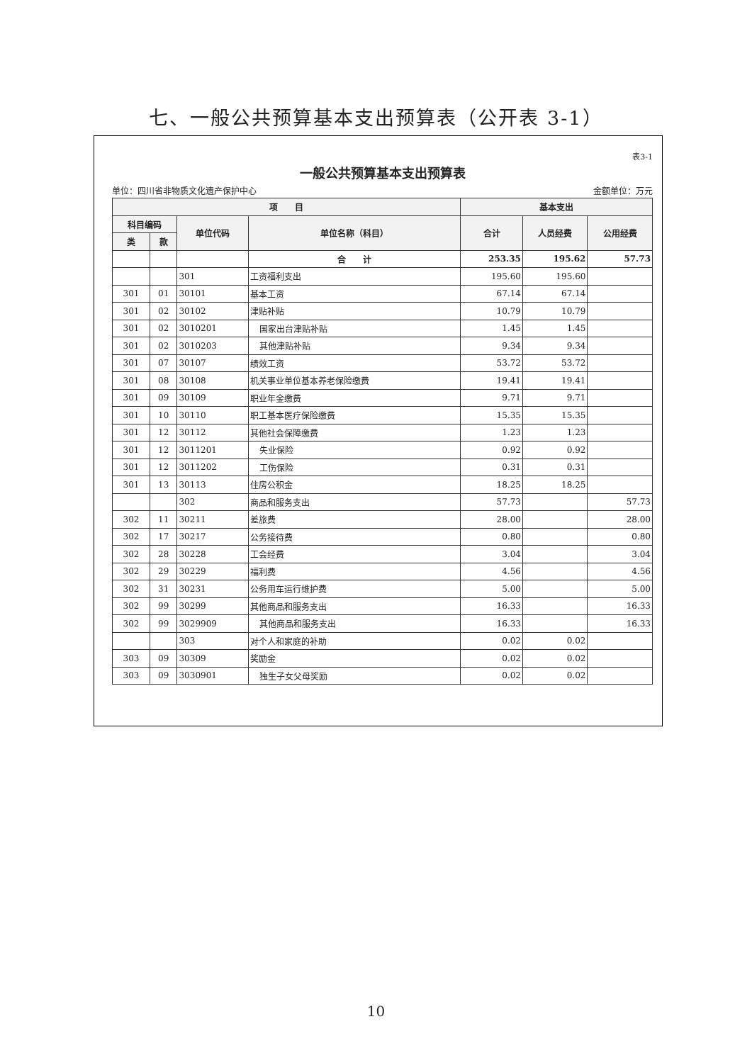七、一般公共预算基本支出预算表（公开表 3-1）
表3-1
一般公共预算基本支出预算表
单位：四川省非物质文化遗产保护中心 金额单位：万元
| 项 目 | | | | 基本支出 | | |
| --- | --- | --- | --- | --- | --- | --- |
| 科目编码 | | 单位代码 | 单位名称（科目） | 合计 | 人员经费 | 公用经费 |
| 类 | 款 | | | | | |
| | | | 合 计 | 253.35 | 195.62 | 57.73 |
| | | 301 | 工资福利支出 | 195.60 | 195.60 | |
| 301 | 01 | 30101 | 基本工资 | 67.14 | 67.14 | |
| 301 | 02 | 30102 | 津贴补贴 | 10.79 | 10.79 | |
| 301 | 02 | 3010201 | 国家出台津贴补贴 | 1.45 | 1.45 | |
| 301 | 02 | 3010203 | 其他津贴补贴 | 9.34 | 9.34 | |
| 301 | 07 | 30107 | 绩效工资 | 53.72 | 53.72 | |
| 301 | 08 | 30108 | 机关事业单位基本养老保险缴费 | 19.41 | 19.41 | |
| 301 | 09 | 30109 | 职业年金缴费 | 9.71 | 9.71 | |
| 301 | 10 | 30110 | 职工基本医疗保险缴费 | 15.35 | 15.35 | |
| 301 | 12 | 30112 | 其他社会保障缴费 | 1.23 | 1.23 | |
| 301 | 12 | 3011201 | 失业保险 | 0.92 | 0.92 | |
| 301 | 12 | 3011202 | 工伤保险 | 0.31 | 0.31 | |
| 301 | 13 | 30113 | 住房公积金 | 18.25 | 18.25 | |
| | | 302 | 商品和服务支出 | 57.73 | | 57.73 |
| 302 | 11 | 30211 | 差旅费 | 28.00 | | 28.00 |
| 302 | 17 | 30217 | 公务接待费 | 0.80 | | 0.80 |
| 302 | 28 | 30228 | 工会经费 | 3.04 | | 3.04 |
| 302 | 29 | 30229 | 福利费 | 4.56 | | 4.56 |
| 302 | 31 | 30231 | 公务用车运行维护费 | 5.00 | | 5.00 |
| 302 | 99 | 30299 | 其他商品和服务支出 | 16.33 | | 16.33 |
| 302 | 99 | 3029909 | 其他商品和服务支出 | 16.33 | | 16.33 |
| | | 303 | 对个人和家庭的补助 | 0.02 | 0.02 | |
| 303 | 09 | 30309 | 奖励金 | 0.02 | 0.02 | |
| 303 | 09 | 3030901 | 独生子女父母奖励 | 0.02 | 0.02 | |
10